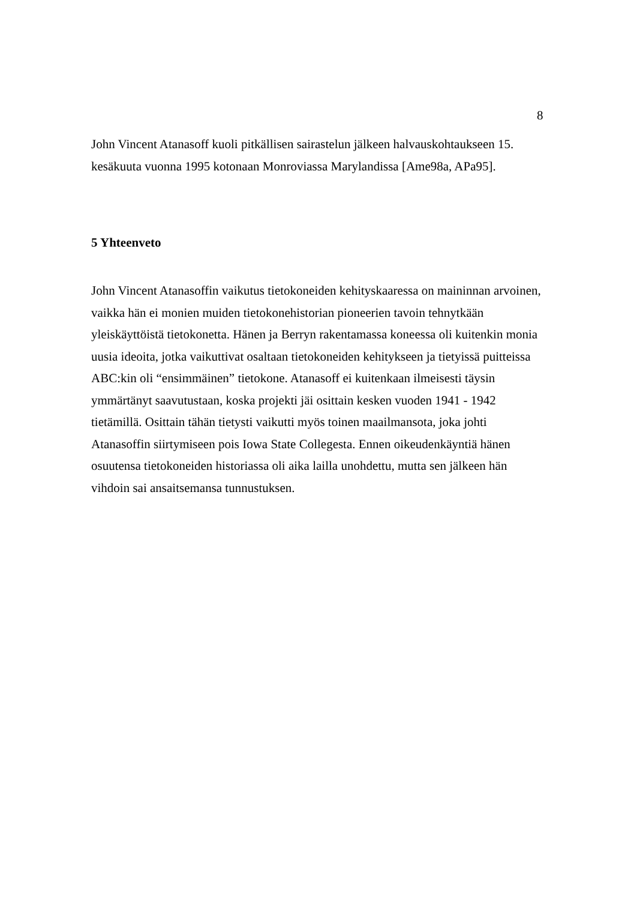8
John Vincent Atanasoff kuoli pitkällisen sairastelun jälkeen halvauskohtaukseen 15. kesäkuuta vuonna 1995 kotonaan Monroviassa Marylandissa [Ame98a, APa95].
5 Yhteenveto
John Vincent Atanasoffin vaikutus tietokoneiden kehityskaaressa on maininnan arvoinen, vaikka hän ei monien muiden tietokonehistorian pioneerien tavoin tehnytkään yleiskäyttöistä tietokonetta. Hänen ja Berryn rakentamassa koneessa oli kuitenkin monia uusia ideoita, jotka vaikuttivat osaltaan tietokoneiden kehitykseen ja tietyissä puitteissa ABC:kin oli “ensimmäinen” tietokone. Atanasoff ei kuitenkaan ilmeisesti täysin ymmärtänyt saavutustaan, koska projekti jäi osittain kesken vuoden 1941 - 1942 tietämillä. Osittain tähän tietysti vaikutti myös toinen maailmansota, joka johti Atanasoffin siirtymiseen pois Iowa State Collegesta. Ennen oikeudenkäyntiä hänen osuutensa tietokoneiden historiassa oli aika lailla unohdettu, mutta sen jälkeen hän vihdoin sai ansaitsemansa tunnustuksen.